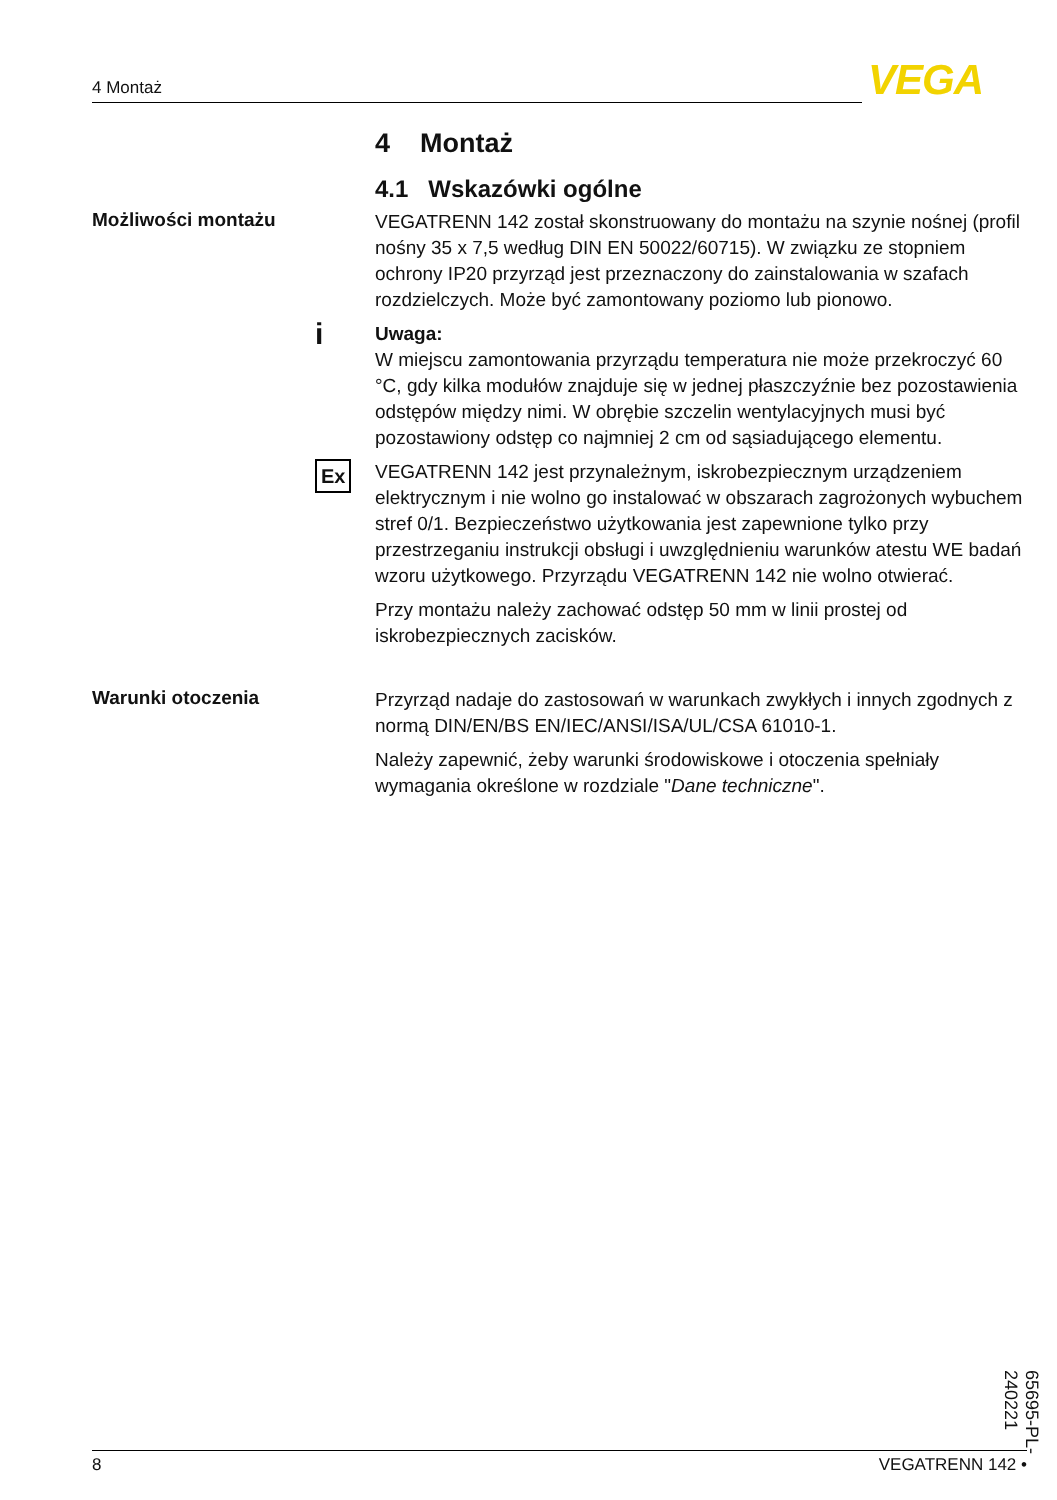4 Montaż VEGA
4 Montaż
4.1 Wskazówki ogólne
Możliwości montażu
VEGATRENN 142 został skonstruowany do montażu na szynie nośnej (profil nośny 35 x 7,5 według DIN EN 50022/60715). W związku ze stopniem ochrony IP20 przyrząd jest przeznaczony do zainstalowania w szafach rozdzielczych. Może być zamontowany poziomo lub pionowo.
i Uwaga:
W miejscu zamontowania przyrządu temperatura nie może przekroczyć 60 °C, gdy kilka modułów znajduje się w jednej płaszczyźnie bez pozostawienia odstępów między nimi. W obrębie szczelin wentylacyjnych musi być pozostawiony odstęp co najmniej 2 cm od sąsiadującego elementu.
Ex VEGATRENN 142 jest przynależnym, iskrobezpiecznym urządzeniem elektrycznym i nie wolno go instalować w obszarach zagrożonych wybuchem stref 0/1. Bezpieczeństwo użytkowania jest zapewnione tylko przy przestrzeganiu instrukcji obsługi i uwzględnieniu warunków atestu WE badań wzoru użytkowego. Przyrządu VEGATRENN 142 nie wolno otwierać.
Przy montażu należy zachować odstęp 50 mm w linii prostej od iskrobezpiecznych zacisków.
Warunki otoczenia
Przyrząd nadaje do zastosowań w warunkach zwykłych i innych zgodnych z normą DIN/EN/BS EN/IEC/ANSI/ISA/UL/CSA 61010-1.
Należy zapewnić, żeby warunki środowiskowe i otoczenia spełniały wymagania określone w rozdziale "Dane techniczne".
65695-PL-240221
8 VEGATRENN 142 •